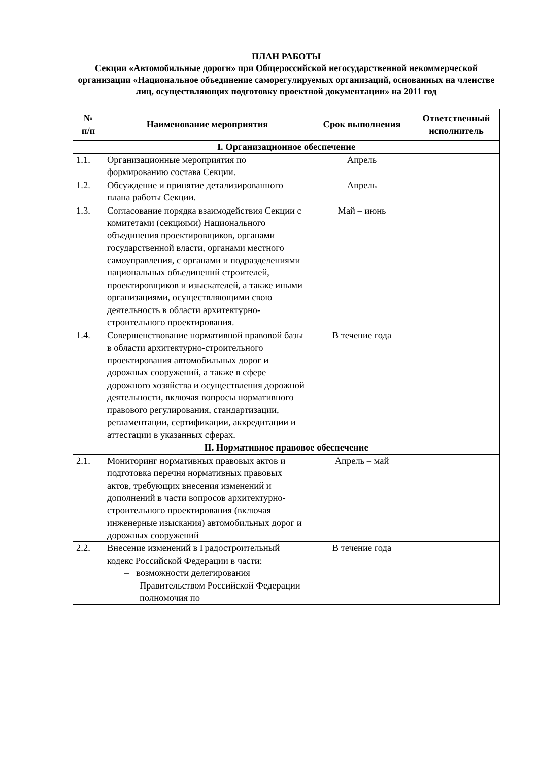ПЛАН РАБОТЫ
Секции «Автомобильные дороги» при Общероссийской негосударственной некоммерческой организации «Национальное объединение саморегулируемых организаций, основанных на членстве лиц, осуществляющих подготовку проектной документации» на 2011 год
| № п/п | Наименование мероприятия | Срок выполнения | Ответственный исполнитель |
| --- | --- | --- | --- |
| I. Организационное обеспечение | | | |
| 1.1. | Организационные мероприятия по формированию состава Секции. | Апрель | |
| 1.2. | Обсуждение и принятие детализированного плана работы Секции. | Апрель | |
| 1.3. | Согласование порядка взаимодействия Секции с комитетами (секциями) Национального объединения проектировщиков, органами государственной власти, органами местного самоуправления, с органами и подразделениями национальных объединений строителей, проектировщиков и изыскателей, а также иными организациями, осуществляющими свою деятельность в области архитектурно-строительного проектирования. | Май – июнь | |
| 1.4. | Совершенствование нормативной правовой базы в области архитектурно-строительного проектирования автомобильных дорог и дорожных сооружений, а также в сфере дорожного хозяйства и осуществления дорожной деятельности, включая вопросы нормативного правового регулирования, стандартизации, регламентации, сертификации, аккредитации и аттестации в указанных сферах. | В течение года | |
| II. Нормативное правовое обеспечение | | | |
| 2.1. | Мониторинг нормативных правовых актов и подготовка перечня нормативных правовых актов, требующих внесения изменений и дополнений в части вопросов архитектурно-строительного проектирования (включая инженерные изыскания) автомобильных дорог и дорожных сооружений | Апрель – май | |
| 2.2. | Внесение изменений в Градостроительный кодекс Российской Федерации в части: – возможности делегирования Правительством Российской Федерации полномочия по | В течение года | |